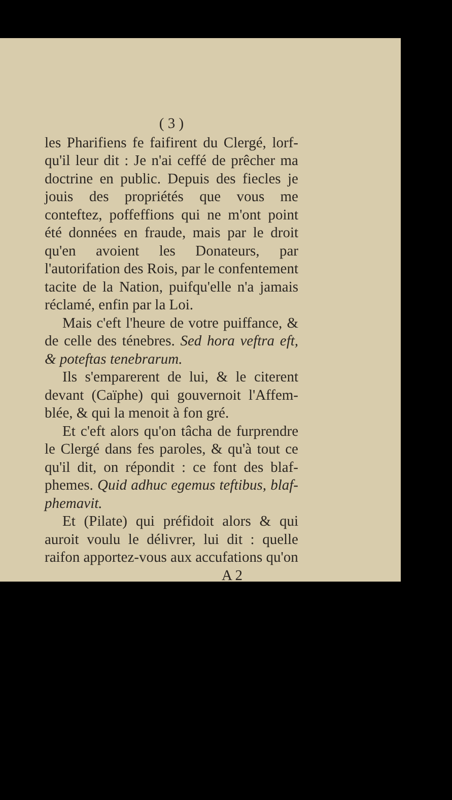( 3 )
les Pharifiens fe faifirent du Clergé, lorf-qu'il leur dit : Je n'ai ceffé de prêcher ma doctrine en public. Depuis des fiecles je jouis des propriétés que vous me conteftez, poffeffions qui ne m'ont point été données en fraude, mais par le droit qu'en avoient les Donateurs, par l'autorifation des Rois, par le confentement tacite de la Nation, puifqu'elle n'a jamais réclamé, enfin par la Loi.
Mais c'eft l'heure de votre puiffance, & de celle des ténebres. Sed hora veftra eft, & poteftas tenebrarum.
Ils s'emparerent de lui, & le citerent devant (Caïphe) qui gouvernoit l'Affem-blée, & qui la menoit à fon gré.
Et c'eft alors qu'on tâcha de furprendre le Clergé dans fes paroles, & qu'à tout ce qu'il dit, on répondit : ce font des blaf-phemes. Quid adhuc egemus teftibus, blaf-phemavit.
Et (Pilate) qui préfidoit alors & qui auroit voulu le délivrer, lui dit : quelle raifon apportez-vous aux accufations qu'on
A 2